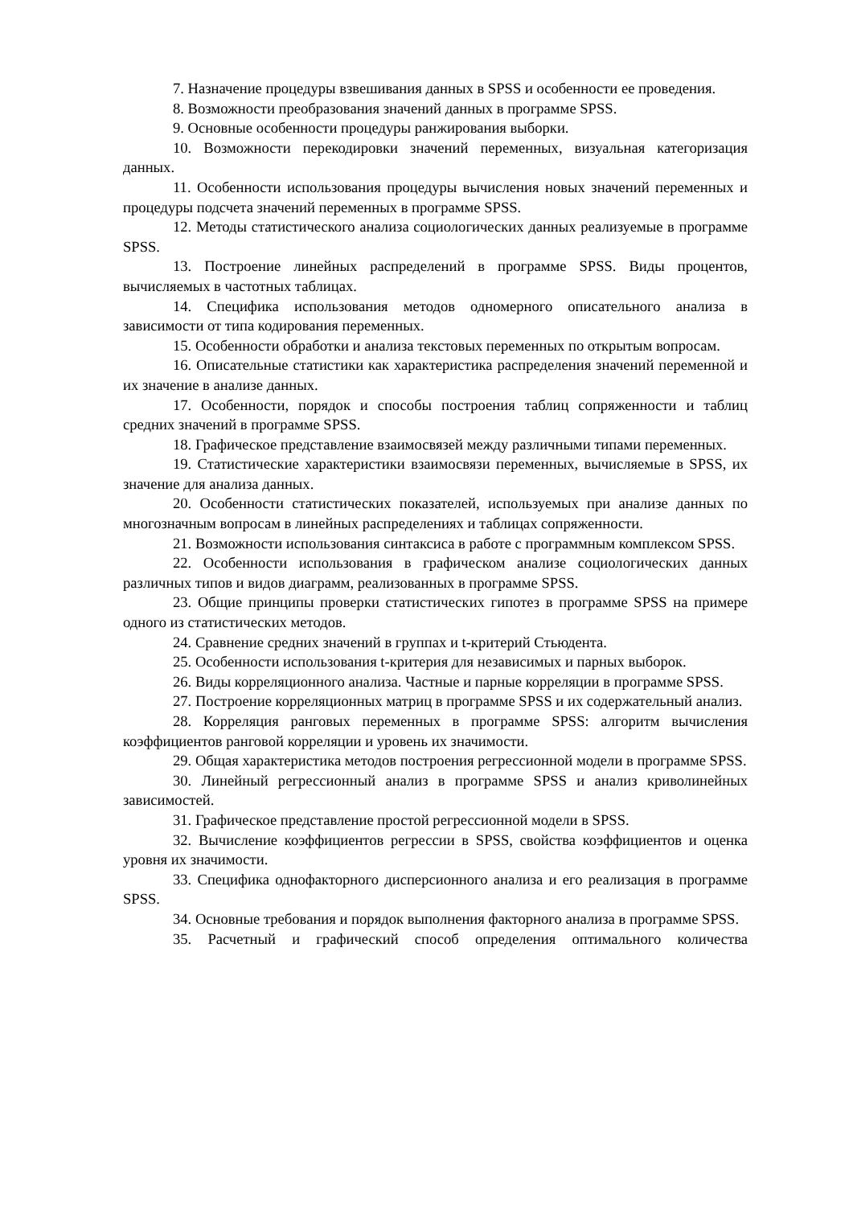7. Назначение процедуры взвешивания данных в SPSS и особенности ее проведения.
8. Возможности преобразования значений данных в программе SPSS.
9. Основные особенности процедуры ранжирования выборки.
10. Возможности перекодировки значений переменных, визуальная категоризация данных.
11. Особенности использования процедуры вычисления новых значений переменных и процедуры подсчета значений переменных в программе SPSS.
12. Методы статистического анализа социологических данных реализуемые в программе SPSS.
13. Построение линейных распределений в программе SPSS. Виды процентов, вычисляемых в частотных таблицах.
14. Специфика использования методов одномерного описательного анализа в зависимости от типа кодирования переменных.
15. Особенности обработки и анализа текстовых переменных по открытым вопросам.
16. Описательные статистики как характеристика распределения значений переменной и их значение в анализе данных.
17. Особенности, порядок и способы построения таблиц сопряженности и таблиц средних значений в программе SPSS.
18. Графическое представление взаимосвязей между различными типами переменных.
19. Статистические характеристики взаимосвязи переменных, вычисляемые в SPSS, их значение для анализа данных.
20. Особенности статистических показателей, используемых при анализе данных по многозначным вопросам в линейных распределениях и таблицах сопряженности.
21. Возможности использования синтаксиса в работе с программным комплексом SPSS.
22. Особенности использования в графическом анализе социологических данных различных типов и видов диаграмм, реализованных в программе SPSS.
23. Общие принципы проверки статистических гипотез в программе SPSS на примере одного из статистических методов.
24. Сравнение средних значений в группах и t-критерий Стьюдента.
25. Особенности использования t-критерия для независимых и парных выборок.
26. Виды корреляционного анализа. Частные и парные корреляции в программе SPSS.
27. Построение корреляционных матриц в программе SPSS и их содержательный анализ.
28. Корреляция ранговых переменных в программе SPSS: алгоритм вычисления коэффициентов ранговой корреляции и уровень их значимости.
29. Общая характеристика методов построения регрессионной модели в программе SPSS.
30. Линейный регрессионный анализ в программе SPSS и анализ криволинейных зависимостей.
31. Графическое представление простой регрессионной модели в SPSS.
32. Вычисление коэффициентов регрессии в SPSS, свойства коэффициентов и оценка уровня их значимости.
33. Специфика однофакторного дисперсионного анализа и его реализация в программе SPSS.
34. Основные требования и порядок выполнения факторного анализа в программе SPSS.
35. Расчетный и графический способ определения оптимального количества